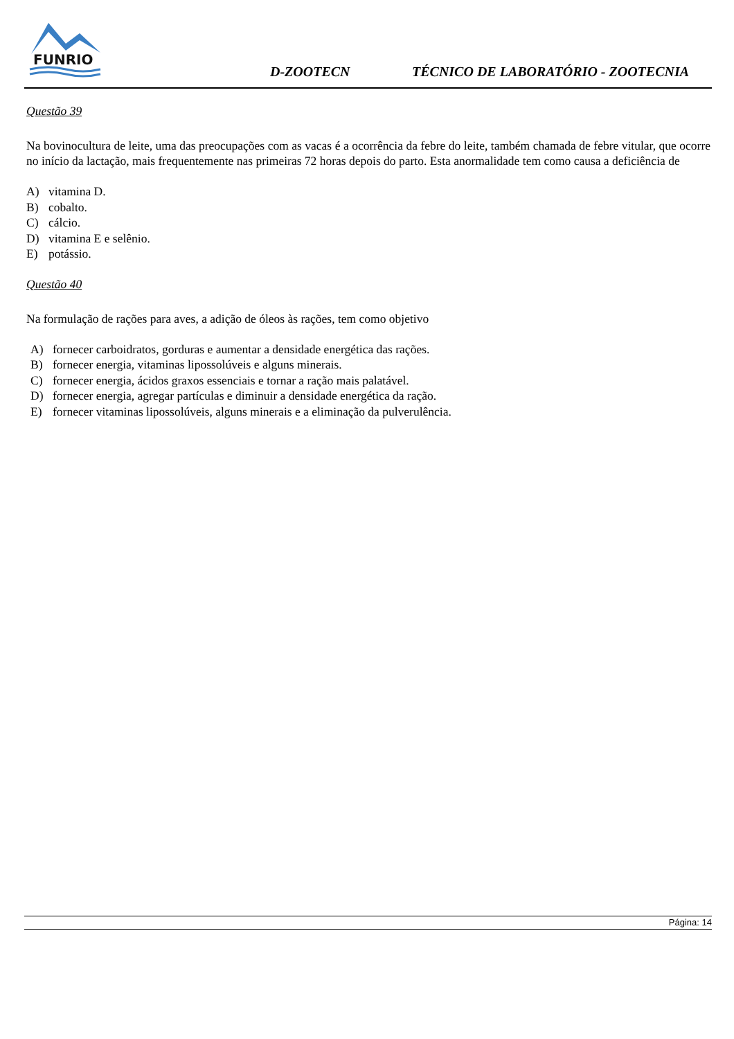FUNRIO
D-ZOOTECN
TÉCNICO DE LABORATÓRIO - ZOOTECNIA
Questão 39
Na bovinocultura de leite, uma das preocupações com as vacas é a ocorrência da febre do leite, também chamada de febre vitular, que ocorre no início da lactação, mais frequentemente nas primeiras 72 horas depois do parto. Esta anormalidade tem como causa a deficiência de
A) vitamina D.
B) cobalto.
C) cálcio.
D) vitamina E e selênio.
E) potássio.
Questão 40
Na formulação de rações para aves, a adição de óleos às rações, tem como objetivo
A) fornecer carboidratos, gorduras e aumentar a densidade energética das rações.
B) fornecer energia, vitaminas lipossolúveis e alguns minerais.
C) fornecer energia, ácidos graxos essenciais e tornar a ração mais palatável.
D) fornecer energia, agregar partículas e diminuir a densidade energética da ração.
E) fornecer vitaminas lipossolúveis, alguns minerais e a eliminação da pulverulência.
Página: 14